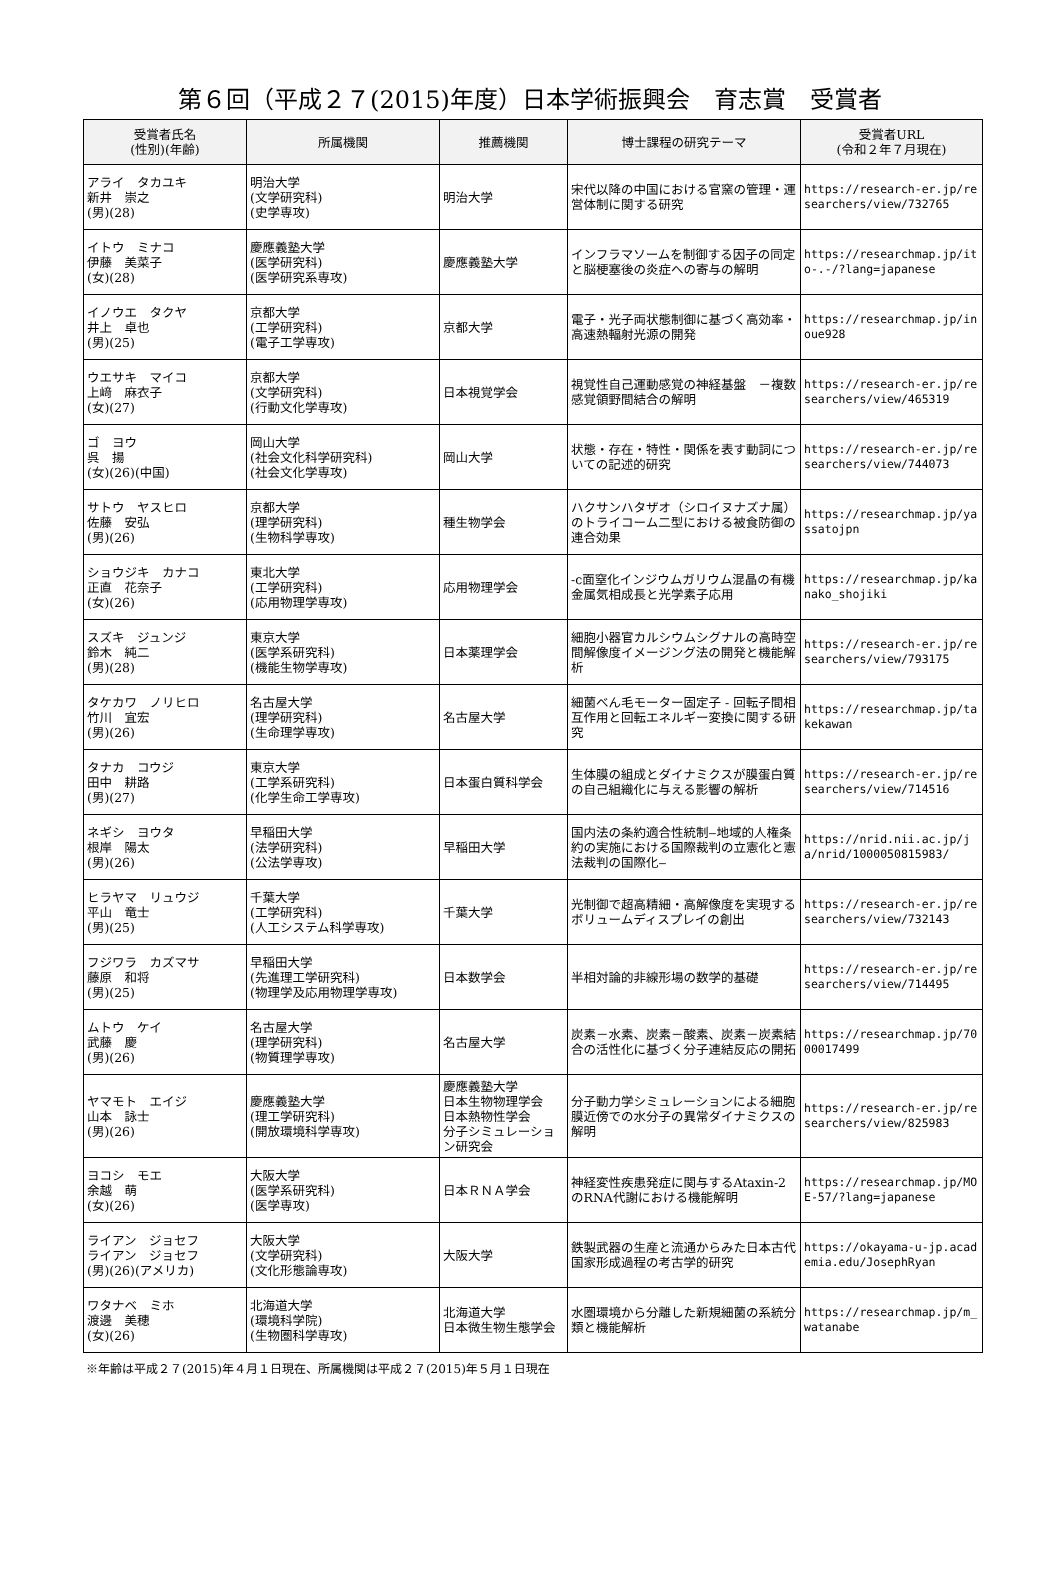第６回（平成２７(2015)年度）日本学術振興会　育志賞　受賞者
| 受賞者氏名 (性別)(年齢) | 所属機関 | 推薦機関 | 博士課程の研究テーマ | 受賞者URL (令和２年７月現在) |
| --- | --- | --- | --- | --- |
| アライ タカユキ 新井 崇之 (男)(28) | 明治大学 (文学研究科) (史学専攻) | 明治大学 | 宋代以降の中国における官窯の管理・運営体制に関する研究 | https://research-er.jp/researchers/view/732765 |
| イトウ ミナコ 伊藤 美菜子 (女)(28) | 慶應義塾大学 (医学研究科) (医学研究系専攻) | 慶應義塾大学 | インフラマソームを制御する因子の同定と脳梗塞後の炎症への寄与の解明 | https://researchmap.jp/ito-.-/?lang=japanese |
| イノウエ タクヤ 井上 卓也 (男)(25) | 京都大学 (工学研究科) (電子工学専攻) | 京都大学 | 電子・光子両状態制御に基づく高効率・高速熱輻射光源の開発 | https://researchmap.jp/inoue928 |
| ウエサキ マイコ 上﨑 麻衣子 (女)(27) | 京都大学 (文学研究科) (行動文化学専攻) | 日本視覚学会 | 視覚性自己運動感覚の神経基盤 －複数感覚領野間結合の解明 | https://research-er.jp/researchers/view/465319 |
| ゴ ヨウ 呉 揚 (女)(26)(中国) | 岡山大学 (社会文化科学研究科) (社会文化学専攻) | 岡山大学 | 状態・存在・特性・関係を表す動詞についての記述的研究 | https://research-er.jp/researchers/view/744073 |
| サトウ ヤスヒロ 佐藤 安弘 (男)(26) | 京都大学 (理学研究科) (生物科学専攻) | 種生物学会 | ハクサンハタザオ（シロイヌナズナ属）のトライコーム二型における被食防御の連合効果 | https://researchmap.jp/yassatojpn |
| ショウジキ カナコ 正直 花奈子 (女)(26) | 東北大学 (工学研究科) (応用物理学専攻) | 応用物理学会 | -c面窒化インジウムガリウム混晶の有機金属気相成長と光学素子応用 | https://researchmap.jp/kanako_shojiki |
| スズキ ジュンジ 鈴木 純二 (男)(28) | 東京大学 (医学系研究科) (機能生物学専攻) | 日本薬理学会 | 細胞小器官カルシウムシグナルの高時空間解像度イメージング法の開発と機能解析 | https://research-er.jp/researchers/view/793175 |
| タケカワ ノリヒロ 竹川 宜宏 (男)(26) | 名古屋大学 (理学研究科) (生命理学専攻) | 名古屋大学 | 細菌べん毛モーター固定子 - 回転子間相互作用と回転エネルギー変換に関する研究 | https://researchmap.jp/takekawan |
| タナカ コウジ 田中 耕路 (男)(27) | 東京大学 (工学系研究科) (化学生命工学専攻) | 日本蛋白質科学会 | 生体膜の組成とダイナミクスが膜蛋白質の自己組織化に与える影響の解析 | https://research-er.jp/researchers/view/714516 |
| ネギシ ヨウタ 根岸 陽太 (男)(26) | 早稲田大学 (法学研究科) (公法学専攻) | 早稲田大学 | 国内法の条約適合性統制‒地域的人権条約の実施における国際裁判の立憲化と憲法裁判の国際化‒ | https://nrid.nii.ac.jp/ja/nrid/1000050815983/ |
| ヒラヤマ リュウジ 平山 竜士 (男)(25) | 千葉大学 (工学研究科) (人工システム科学専攻) | 千葉大学 | 光制御で超高精細・高解像度を実現するボリュームディスプレイの創出 | https://research-er.jp/researchers/view/732143 |
| フジワラ カズマサ 藤原 和将 (男)(25) | 早稲田大学 (先進理工学研究科) (物理学及応用物理学専攻) | 日本数学会 | 半相対論的非線形場の数学的基礎 | https://research-er.jp/researchers/view/714495 |
| ムトウ ケイ 武藤 慶 (男)(26) | 名古屋大学 (理学研究科) (物質理学専攻) | 名古屋大学 | 炭素－水素、炭素－酸素、炭素－炭素結合の活性化に基づく分子連結反応の開拓 | https://researchmap.jp/7000017499 |
| ヤマモト エイジ 山本 詠士 (男)(26) | 慶應義塾大学 (理工学研究科) (開放環境科学専攻) | 慶應義塾大学 日本生物物理学会 日本熱物性学会 分子シミュレーション研究会 | 分子動力学シミュレーションによる細胞膜近傍での水分子の異常ダイナミクスの解明 | https://research-er.jp/researchers/view/825983 |
| ヨコシ モエ 余越 萌 (女)(26) | 大阪大学 (医学系研究科) (医学専攻) | 日本ＲＮＡ学会 | 神経変性疾患発症に関与するAtaxin-2のRNA代謝における機能解明 | https://researchmap.jp/MOE-57/?lang=japanese |
| ライアン ジョセフ ライアン ジョセフ (男)(26)(アメリカ) | 大阪大学 (文学研究科) (文化形態論専攻) | 大阪大学 | 鉄製武器の生産と流通からみた日本古代国家形成過程の考古学的研究 | https://okayama-u-jp.academia.edu/JosephRyan |
| ワタナベ ミホ 渡邊 美穂 (女)(26) | 北海道大学 (環境科学院) (生物圏科学専攻) | 北海道大学 日本微生物生態学会 | 水圏環境から分離した新規細菌の系統分類と機能解析 | https://researchmap.jp/m_watanabe |
※年齢は平成２７(2015)年４月１日現在、所属機関は平成２７(2015)年５月１日現在